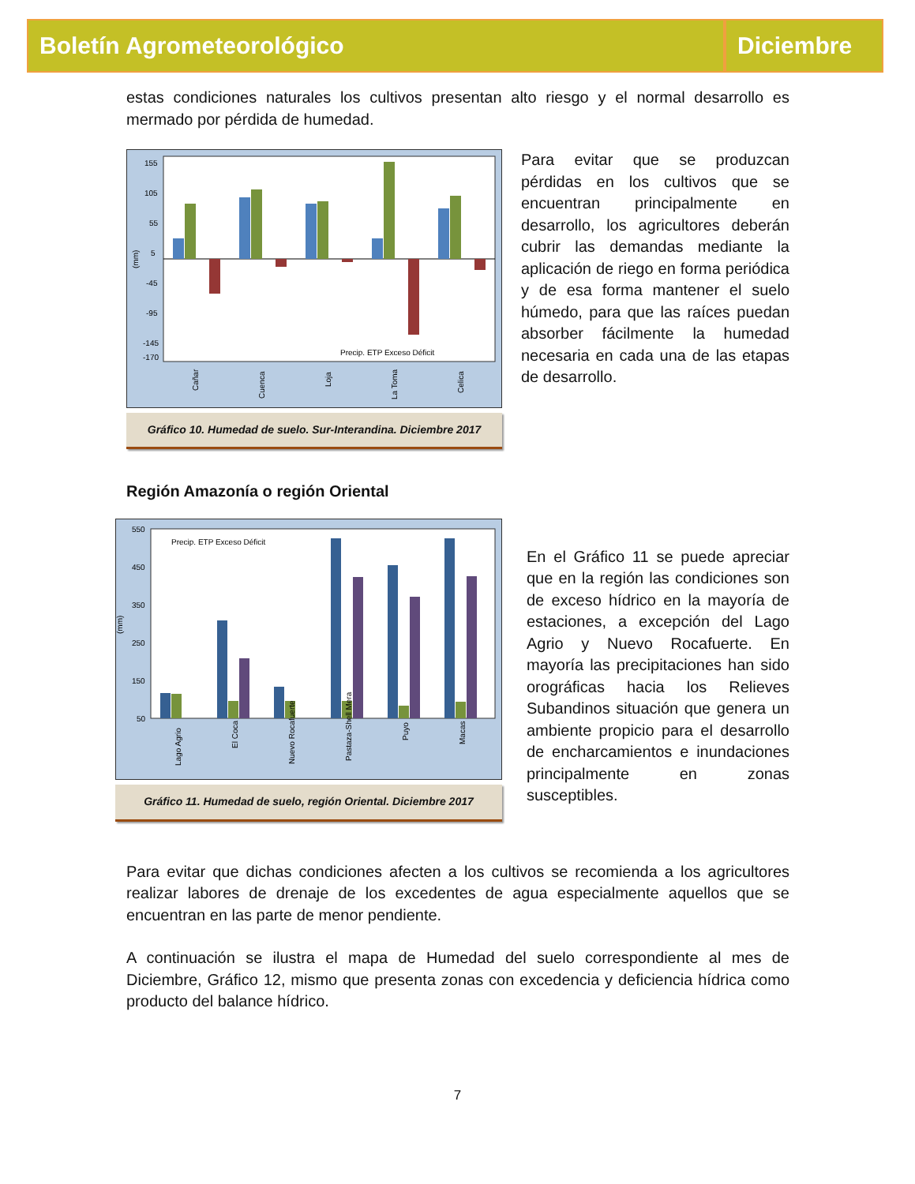Boletín Agrometeorológico Diciembre
estas condiciones naturales los cultivos presentan alto riesgo y el normal desarrollo es mermado por pérdida de humedad.
(mm)
155
105
55
5
-45
-95
-145
-170
Precip. ETP Exceso Déficit
Cañar
Cuenca
Loja
La Toma
Celica
Gráfico 10. Humedad de suelo. Sur-Interandina. Diciembre 2017
Para evitar que se produzcan pérdidas en los cultivos que se encuentran principalmente en desarrollo, los agricultores deberán cubrir las demandas mediante la aplicación de riego en forma periódica y de esa forma mantener el suelo húmedo, para que las raíces puedan absorber fácilmente la humedad necesaria en cada una de las etapas de desarrollo.
Región Amazonía o región Oriental
(mm)
550
450
350
250
150
50
Precip. ETP Exceso Déficit
Lago Agrio
El Coca
Nuevo Rocafuerte
Pastaza-Shell Mera
Puyo
Macas
Gráfico 11. Humedad de suelo, región Oriental. Diciembre 2017
En el Gráfico 11 se puede apreciar que en la región las condiciones son de exceso hídrico en la mayoría de estaciones, a excepción del Lago Agrio y Nuevo Rocafuerte. En mayoría las precipitaciones han sido orográficas hacia los Relieves Subandinos situación que genera un ambiente propicio para el desarrollo de encharcamientos e inundaciones principalmente en zonas susceptibles.
Para evitar que dichas condiciones afecten a los cultivos se recomienda a los agricultores realizar labores de drenaje de los excedentes de agua especialmente aquellos que se encuentran en las parte de menor pendiente.
A continuación se ilustra el mapa de Humedad del suelo correspondiente al mes de Diciembre, Gráfico 12, mismo que presenta zonas con excedencia y deficiencia hídrica como producto del balance hídrico.
7